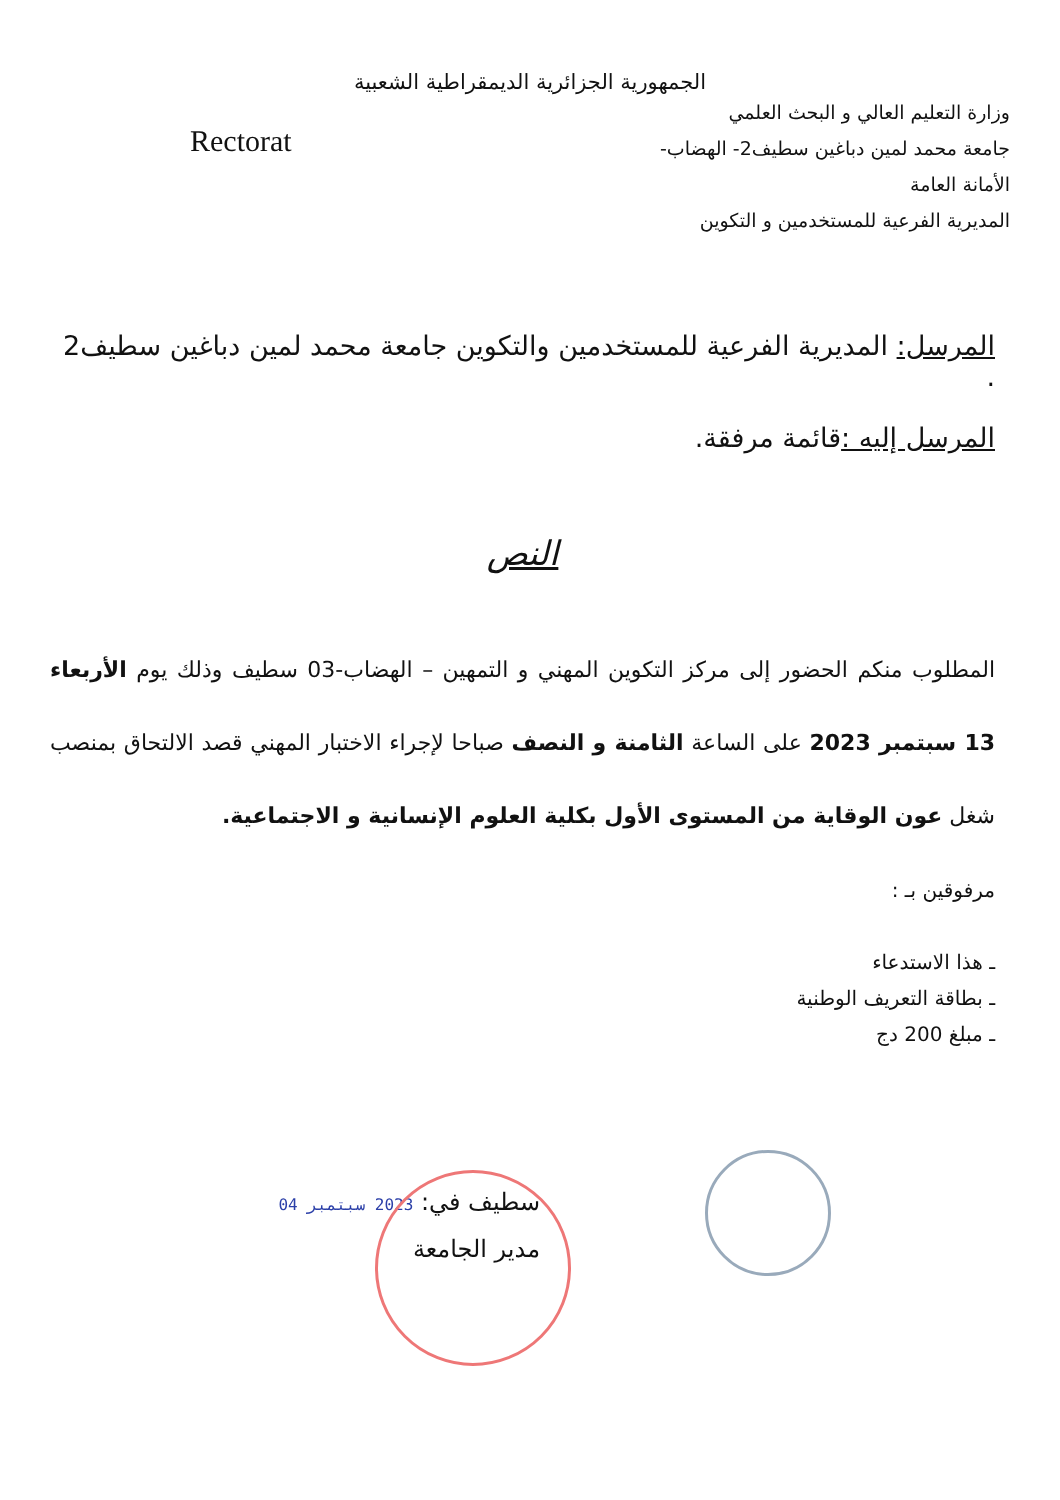الجمهورية الجزائرية الديمقراطية الشعبية
وزارة التعليم العالي و البحث العلمي
جامعة محمد لمين دباغين سطيف2- الهضاب-
الأمانة العامة
المديرية الفرعية للمستخدمين و التكوين
Rectorat
المرسل: المديرية الفرعية للمستخدمين والتكوين جامعة محمد لمين دباغين سطيف2 .
المرسل إليه : قائمة مرفقة.
النص
المطلوب منكم الحضور إلى مركز التكوين المهني و التمهين – الهضاب-03 سطيف وذلك يوم الأربعاء 13 سبتمبر 2023 على الساعة الثامنة و النصف صباحا لإجراء الاختبار المهني قصد الالتحاق بمنصب شغل عون الوقاية من المستوى الأول بكلية العلوم الإنسانية و الاجتماعية.
مرفوقين بـ :
ـ هذا الاستدعاء
ـ بطاقة التعريف الوطنية
ـ مبلغ 200 دج
سطيف في: 2023 سبتمبر 04
مدير الجامعة